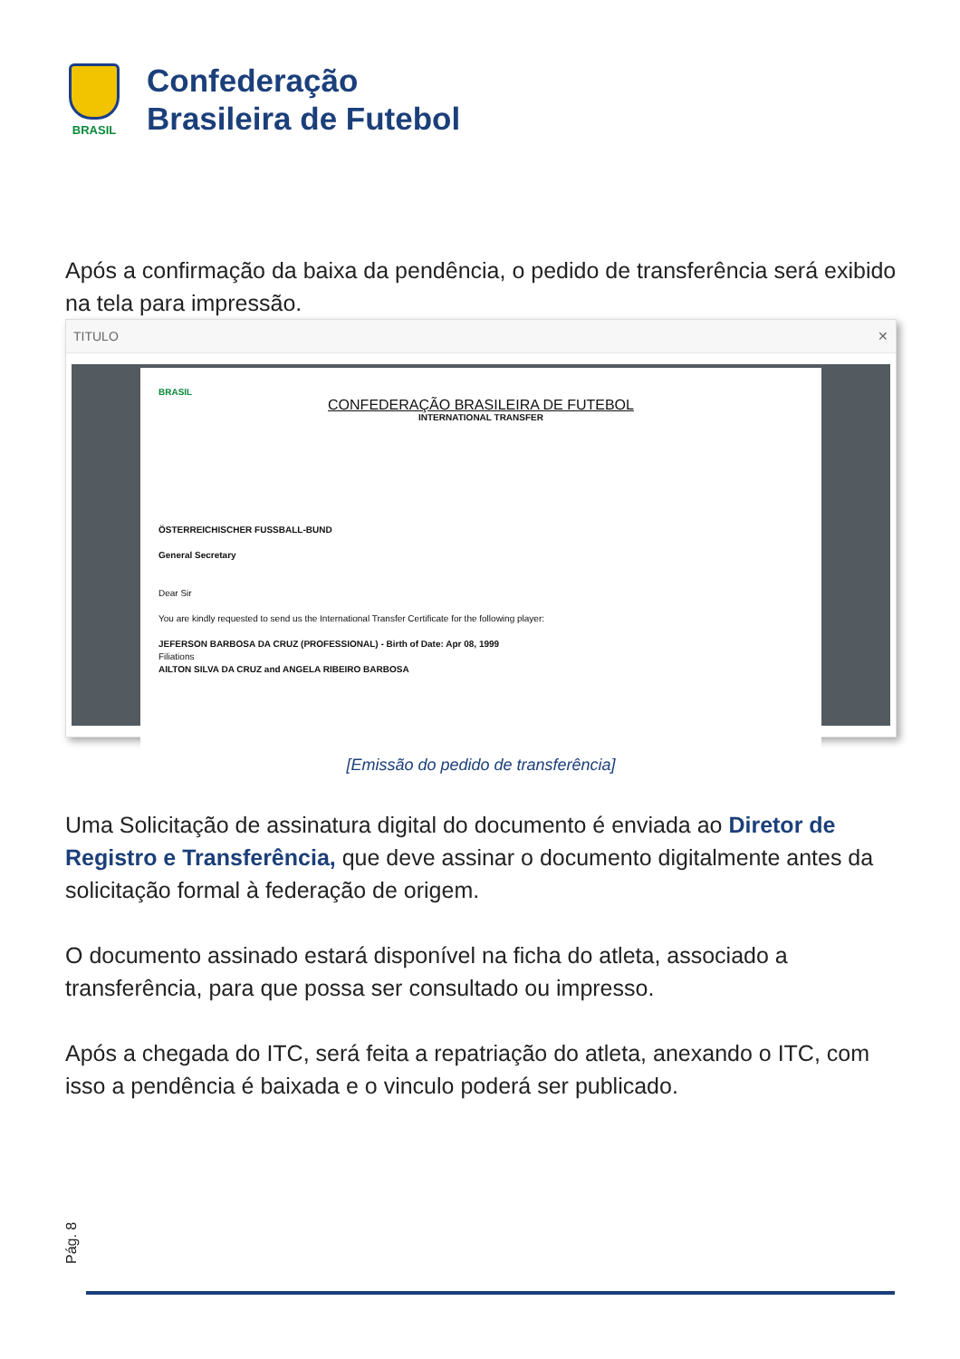BRASIL
Confederação
Brasileira de Futebol
Após a confirmação da baixa da pendência, o pedido de transferência será exibido na tela para impressão.
TITULO ✕
BRASIL
CONFEDERAÇÃO BRASILEIRA DE FUTEBOL
INTERNATIONAL TRANSFER
ÖSTERREICHISCHER FUSSBALL-BUND
General Secretary
Dear Sir
You are kindly requested to send us the International Transfer Certificate for the following player:
JEFERSON BARBOSA DA CRUZ (PROFESSIONAL) - Birth of Date: Apr 08, 1999
Filiations
AILTON SILVA DA CRUZ and ANGELA RIBEIRO BARBOSA
[Emissão do pedido de transferência]
Uma Solicitação de assinatura digital do documento é enviada ao Diretor de Registro e Transferência, que deve assinar o documento digitalmente antes da solicitação formal à federação de origem.
O documento assinado estará disponível na ficha do atleta, associado a transferência, para que possa ser consultado ou impresso.
Após a chegada do ITC, será feita a repatriação do atleta, anexando o ITC, com isso a pendência é baixada e o vinculo poderá ser publicado.
Pág. 8